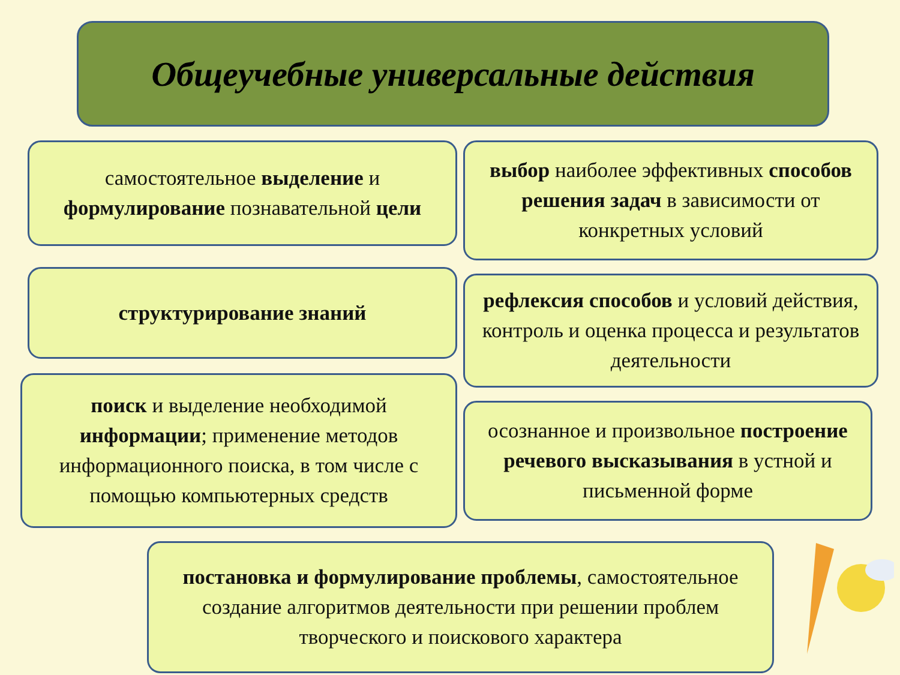Общеучебные универсальные действия
самостоятельное выделение и формулирование познавательной цели
выбор наиболее эффективных способов решения задач в зависимости от конкретных условий
структурирование знаний
рефлексия способов и условий действия, контроль и оценка процесса и результатов деятельности
поиск и выделение необходимой информации; применение методов информационного поиска, в том числе с помощью компьютерных средств
осознанное и произвольное построение речевого высказывания в устной и письменной форме
постановка и формулирование проблемы, самостоятельное создание алгоритмов деятельности при решении проблем творческого и поискового характера